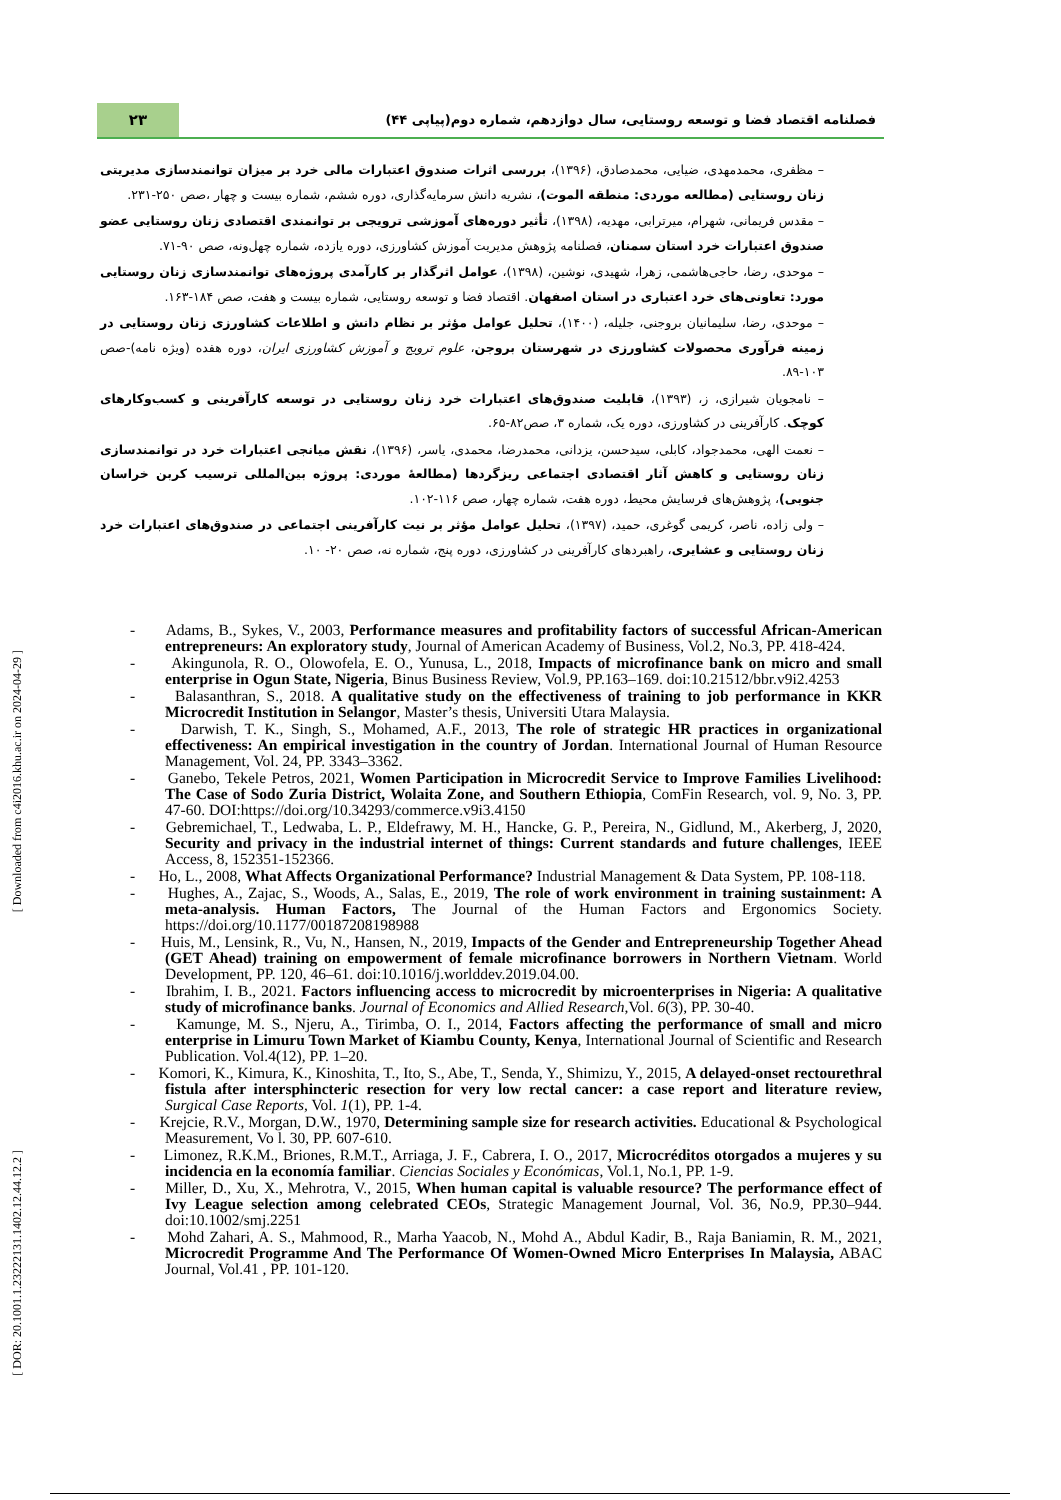[ Downloaded from c4i2016.khu.ac.ir on 2024-04-29 ]
[ DOR: 20.1001.1.23222131.1402.12.44.12.2 ]
۲۳
فصلنامه اقتصاد فضا و توسعه روستایی، سال دوازدهم، شماره دوم(پیاپی ۴۴)
– مظفری، محمدمهدی، ضیایی، محمدصادق، (۱۳۹۶)، بررسی اثرات صندوق اعتبارات مالی خرد بر میزان توانمندسازی مدیریتی زنان روستایی (مطالعه موردی: منطقه الموت)، نشریه دانش سرمایه‌گذاری، دوره ششم، شماره بیست و چهار ،صص ۲۵۰-۲۳۱.
– مقدس فریمانی، شهرام، میرترابی، مهدیه، (۱۳۹۸)، تأثیر دوره‌های آموزشی ترویجی بر توانمندی اقتصادی زنان روستایی عضو صندوق اعتبارات خرد استان سمنان، فصلنامه پژوهش مدیریت آموزش کشاورزی، دوره یازده، شماره چهل‌ونه، صص ۹۰-۷۱.
– موحدی، رضا، حاجی‌هاشمی، زهرا، شهیدی، نوشین، (۱۳۹۸)، عوامل اثرگذار بر کارآمدی پروژه‌های توانمندسازی زنان روستایی مورد: تعاونی‌های خرد اعتباری در استان اصفهان. اقتصاد فضا و توسعه روستایی، شماره بیست و هفت، صص ۱۸۴-۱۶۳.
– موحدی، رضا، سلیمانیان بروجنی، جلیله، (۱۴۰۰)، تحلیل عوامل مؤثر بر نظام دانش و اطلاعات کشاورزی زنان روستایی در زمینه فرآوری محصولات کشاورزی در شهرستان بروجن، علوم ترویج و آموزش کشاورزی ایران، دوره هفده (ویژه نامه)-صص ۱۰۳-۸۹.
– نامجویان شیرازی، ز، (۱۳۹۳)، قابلیت صندوق‌های اعتبارات خرد زنان روستایی در توسعه کارآفرینی و کسب‌وکارهای کوچک. کارآفرینی در کشاورزی، دوره یک، شماره ۳، صص۸۲-۶۵.
– نعمت الهی، محمدجواد، کابلی، سیدحسن، یزدانی، محمدرضا، محمدی، یاسر، (۱۳۹۶)، نقش میانجی اعتبارات خرد در توانمندسازی زنان روستایی و کاهش آثار اقتصادی اجتماعی ریزگردها (مطالعهٔ موردی: پروژه بین‌المللی ترسیب کربن خراسان جنوبی)، پژوهش‌های فرسایش محیط، دوره هفت، شماره چهار، صص ۱۱۶-۱۰۲.
– ولی زاده، ناصر، کریمی گوغری، حمید، (۱۳۹۷)، تحلیل عوامل مؤثر بر نیت کارآفرینی اجتماعی در صندوق‌های اعتبارات خرد زنان روستایی و عشایری، راهبردهای کارآفرینی در کشاورزی، دوره پنج، شماره نه، صص ۲۰- ۱۰.
- Adams, B., Sykes, V., 2003, Performance measures and profitability factors of successful African-American entrepreneurs: An exploratory study, Journal of American Academy of Business, Vol.2, No.3, PP. 418-424.
- Akingunola, R. O., Olowofela, E. O., Yunusa, L., 2018, Impacts of microfinance bank on micro and small enterprise in Ogun State, Nigeria, Binus Business Review, Vol.9, PP.163–169. doi:10.21512/bbr.v9i2.4253
- Balasanthran, S., 2018. A qualitative study on the effectiveness of training to job performance in KKR Microcredit Institution in Selangor, Master’s thesis, Universiti Utara Malaysia.
- Darwish, T. K., Singh, S., Mohamed, A.F., 2013, The role of strategic HR practices in organizational effectiveness: An empirical investigation in the country of Jordan. International Journal of Human Resource Management, Vol. 24, PP. 3343–3362.
- Ganebo, Tekele Petros, 2021, Women Participation in Microcredit Service to Improve Families Livelihood: The Case of Sodo Zuria District, Wolaita Zone, and Southern Ethiopia, ComFin Research, vol. 9, No. 3, PP. 47-60. DOI:https://doi.org/10.34293/commerce.v9i3.4150
- Gebremichael, T., Ledwaba, L. P., Eldefrawy, M. H., Hancke, G. P., Pereira, N., Gidlund, M., Akerberg, J, 2020, Security and privacy in the industrial internet of things: Current standards and future challenges, IEEE Access, 8, 152351-152366.
- Ho, L., 2008, What Affects Organizational Performance? Industrial Management & Data System, PP. 108-118.
- Hughes, A., Zajac, S., Woods, A., Salas, E., 2019, The role of work environment in training sustainment: A meta-analysis. Human Factors, The Journal of the Human Factors and Ergonomics Society. https://doi.org/10.1177/00187208198988
- Huis, M., Lensink, R., Vu, N., Hansen, N., 2019, Impacts of the Gender and Entrepreneurship Together Ahead (GET Ahead) training on empowerment of female microfinance borrowers in Northern Vietnam. World Development, PP. 120, 46–61. doi:10.1016/j.worlddev.2019.04.00.
- Ibrahim, I. B., 2021. Factors influencing access to microcredit by microenterprises in Nigeria: A qualitative study of microfinance banks. Journal of Economics and Allied Research,Vol. 6(3), PP. 30-40.
- Kamunge, M. S., Njeru, A., Tirimba, O. I., 2014, Factors affecting the performance of small and micro enterprise in Limuru Town Market of Kiambu County, Kenya, International Journal of Scientific and Research Publication. Vol.4(12), PP. 1–20.
- Komori, K., Kimura, K., Kinoshita, T., Ito, S., Abe, T., Senda, Y., Shimizu, Y., 2015, A delayed-onset rectourethral fistula after intersphincteric resection for very low rectal cancer: a case report and literature review, Surgical Case Reports, Vol. 1(1), PP. 1-4.
- Krejcie, R.V., Morgan, D.W., 1970, Determining sample size for research activities. Educational & Psychological Measurement, Vo l. 30, PP. 607-610.
- Limonez, R.K.M., Briones, R.M.T., Arriaga, J. F., Cabrera, I. O., 2017, Microcréditos otorgados a mujeres y su incidencia en la economía familiar. Ciencias Sociales y Económicas, Vol.1, No.1, PP. 1-9.
- Miller, D., Xu, X., Mehrotra, V., 2015, When human capital is valuable resource? The performance effect of Ivy League selection among celebrated CEOs, Strategic Management Journal, Vol. 36, No.9, PP.30–944. doi:10.1002/smj.2251
- Mohd Zahari, A. S., Mahmood, R., Marha Yaacob, N., Mohd A., Abdul Kadir, B., Raja Baniamin, R. M., 2021, Microcredit Programme And The Performance Of Women-Owned Micro Enterprises In Malaysia, ABAC Journal, Vol.41 , PP. 101-120.